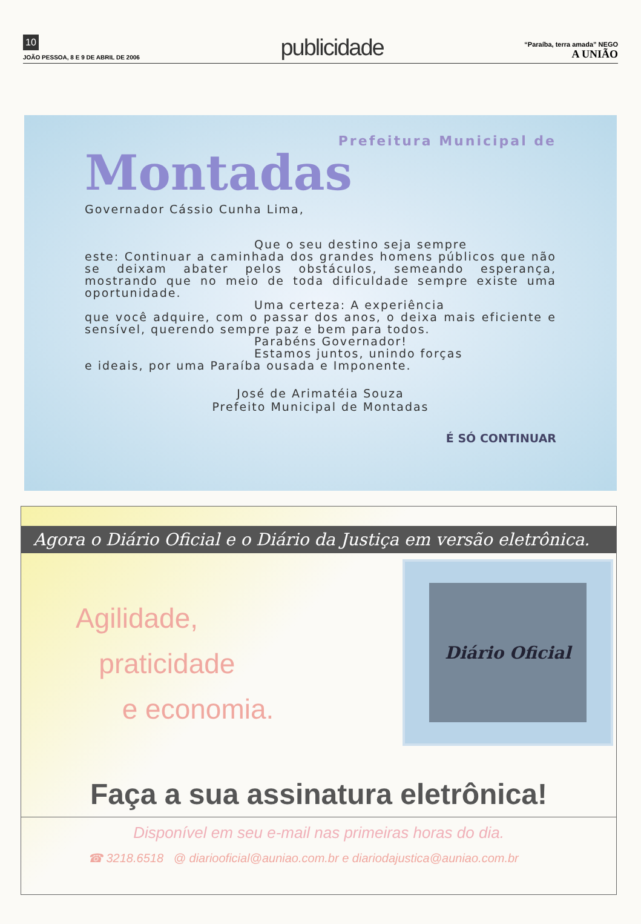10
JOÃO PESSOA, 8 E 9 DE ABRIL DE 2006
publicidade
“Paraíba, terra amada” NEGO
A UNIÃO
Prefeitura Municipal de
Montadas
Governador Cássio Cunha Lima,
Que o seu destino seja sempre
este: Continuar a caminhada dos grandes homens públicos que não se deixam abater pelos obstáculos, semeando esperança, mostrando que no meio de toda dificuldade sempre existe uma oportunidade.
Uma certeza: A experiência
que você adquire, com o passar dos anos, o deixa mais eficiente e sensível, querendo sempre paz e bem para todos.
Parabéns Governador!
Estamos juntos, unindo forças
e ideais, por uma Paraíba ousada e Imponente.
José de Arimatéia Souza
Prefeito Municipal de Montadas
É SÓ CONTINUAR
Agora o Diário Oficial e o Diário da Justiça em versão eletrônica.
Agilidade,
praticidade
e economia.
Diário Oficial
Faça a sua assinatura eletrônica!
Disponível em seu e-mail nas primeiras horas do dia.
☎ 3218.6518 @ diariooficial@auniao.com.br e diariodajustica@auniao.com.br